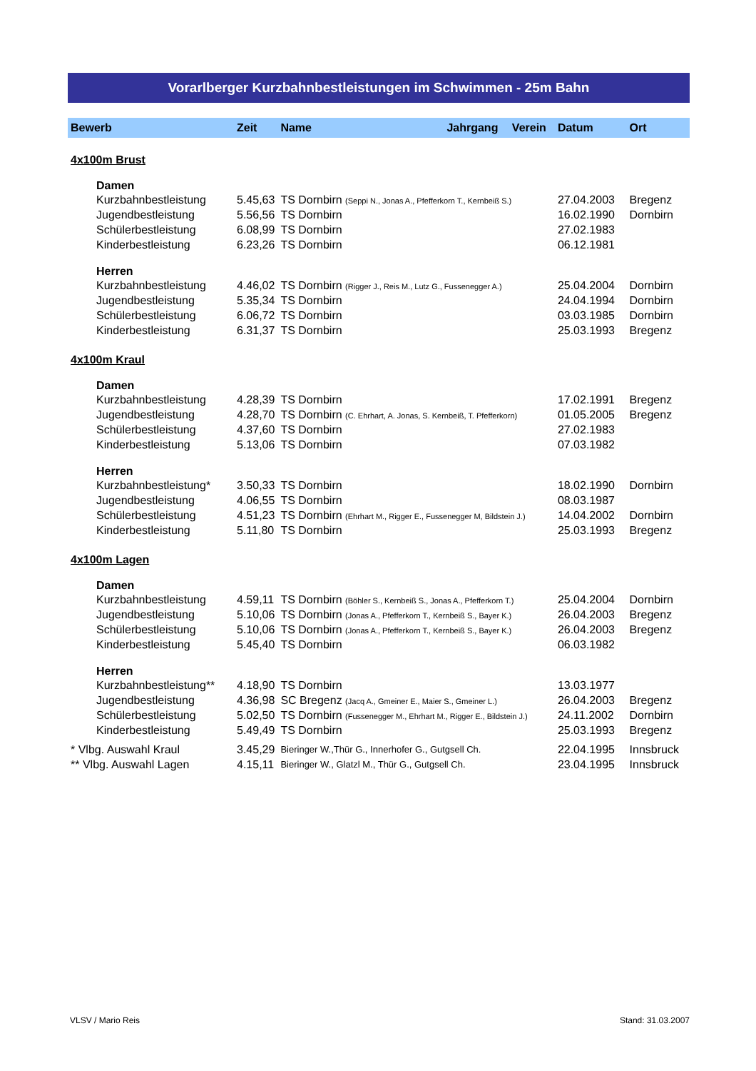Vorarlberger Kurzbahnbestleistungen im Schwimmen - 25m Bahn
| Bewerb | Zeit | Name | Jahrgang | Verein | Datum | Ort |
| --- | --- | --- | --- | --- | --- | --- |
| 4x100m Brust | | | | | | |
| Damen | | | | | | |
| Kurzbahnbestleistung | 5.45,63 | TS Dornbirn (Seppi N., Jonas A., Pfefferkorn T., Kernbeiß S.) | | | 27.04.2003 | Bregenz |
| Jugendbestleistung | 5.56,56 | TS Dornbirn | | | 16.02.1990 | Dornbirn |
| Schülerbestleistung | 6.08,99 | TS Dornbirn | | | 27.02.1983 | |
| Kinderbestleistung | 6.23,26 | TS Dornbirn | | | 06.12.1981 | |
| Herren | | | | | | |
| Kurzbahnbestleistung | 4.46,02 | TS Dornbirn (Rigger J., Reis M., Lutz G., Fussenegger A.) | | | 25.04.2004 | Dornbirn |
| Jugendbestleistung | 5.35,34 | TS Dornbirn | | | 24.04.1994 | Dornbirn |
| Schülerbestleistung | 6.06,72 | TS Dornbirn | | | 03.03.1985 | Dornbirn |
| Kinderbestleistung | 6.31,37 | TS Dornbirn | | | 25.03.1993 | Bregenz |
| 4x100m Kraul | | | | | | |
| Damen | | | | | | |
| Kurzbahnbestleistung | 4.28,39 | TS Dornbirn | | | 17.02.1991 | Bregenz |
| Jugendbestleistung | 4.28,70 | TS Dornbirn (C. Ehrhart, A. Jonas, S. Kernbeiß, T. Pfefferkorn) | | | 01.05.2005 | Bregenz |
| Schülerbestleistung | 4.37,60 | TS Dornbirn | | | 27.02.1983 | |
| Kinderbestleistung | 5.13,06 | TS Dornbirn | | | 07.03.1982 | |
| Herren | | | | | | |
| Kurzbahnbestleistung* | 3.50,33 | TS Dornbirn | | | 18.02.1990 | Dornbirn |
| Jugendbestleistung | 4.06,55 | TS Dornbirn | | | 08.03.1987 | |
| Schülerbestleistung | 4.51,23 | TS Dornbirn (Ehrhart M., Rigger E., Fussenegger M, Bildstein J.) | | | 14.04.2002 | Dornbirn |
| Kinderbestleistung | 5.11,80 | TS Dornbirn | | | 25.03.1993 | Bregenz |
| 4x100m Lagen | | | | | | |
| Damen | | | | | | |
| Kurzbahnbestleistung | 4.59,11 | TS Dornbirn (Böhler S., Kernbeiß S., Jonas A., Pfefferkorn T.) | | | 25.04.2004 | Dornbirn |
| Jugendbestleistung | 5.10,06 | TS Dornbirn (Jonas A., Pfefferkorn T., Kernbeiß S., Bayer K.) | | | 26.04.2003 | Bregenz |
| Schülerbestleistung | 5.10,06 | TS Dornbirn (Jonas A., Pfefferkorn T., Kernbeiß S., Bayer K.) | | | 26.04.2003 | Bregenz |
| Kinderbestleistung | 5.45,40 | TS Dornbirn | | | 06.03.1982 | |
| Herren | | | | | | |
| Kurzbahnbestleistung** | 4.18,90 | TS Dornbirn | | | 13.03.1977 | |
| Jugendbestleistung | 4.36,98 | SC Bregenz (Jacq A., Gmeiner E., Maier S., Gmeiner L.) | | | 26.04.2003 | Bregenz |
| Schülerbestleistung | 5.02,50 | TS Dornbirn (Fussenegger M., Ehrhart M., Rigger E., Bildstein J.) | | | 24.11.2002 | Dornbirn |
| Kinderbestleistung | 5.49,49 | TS Dornbirn | | | 25.03.1993 | Bregenz |
| * Vlbg. Auswahl Kraul | 3.45,29 | Bieringer W.,Thür G., Innerhofer G., Gutgsell Ch. | | | 22.04.1995 | Innsbruck |
| ** Vlbg. Auswahl Lagen | 4.15,11 | Bieringer W., Glatzl M., Thür G., Gutgsell Ch. | | | 23.04.1995 | Innsbruck |
VLSV / Mario Reis Stand: 31.03.2007